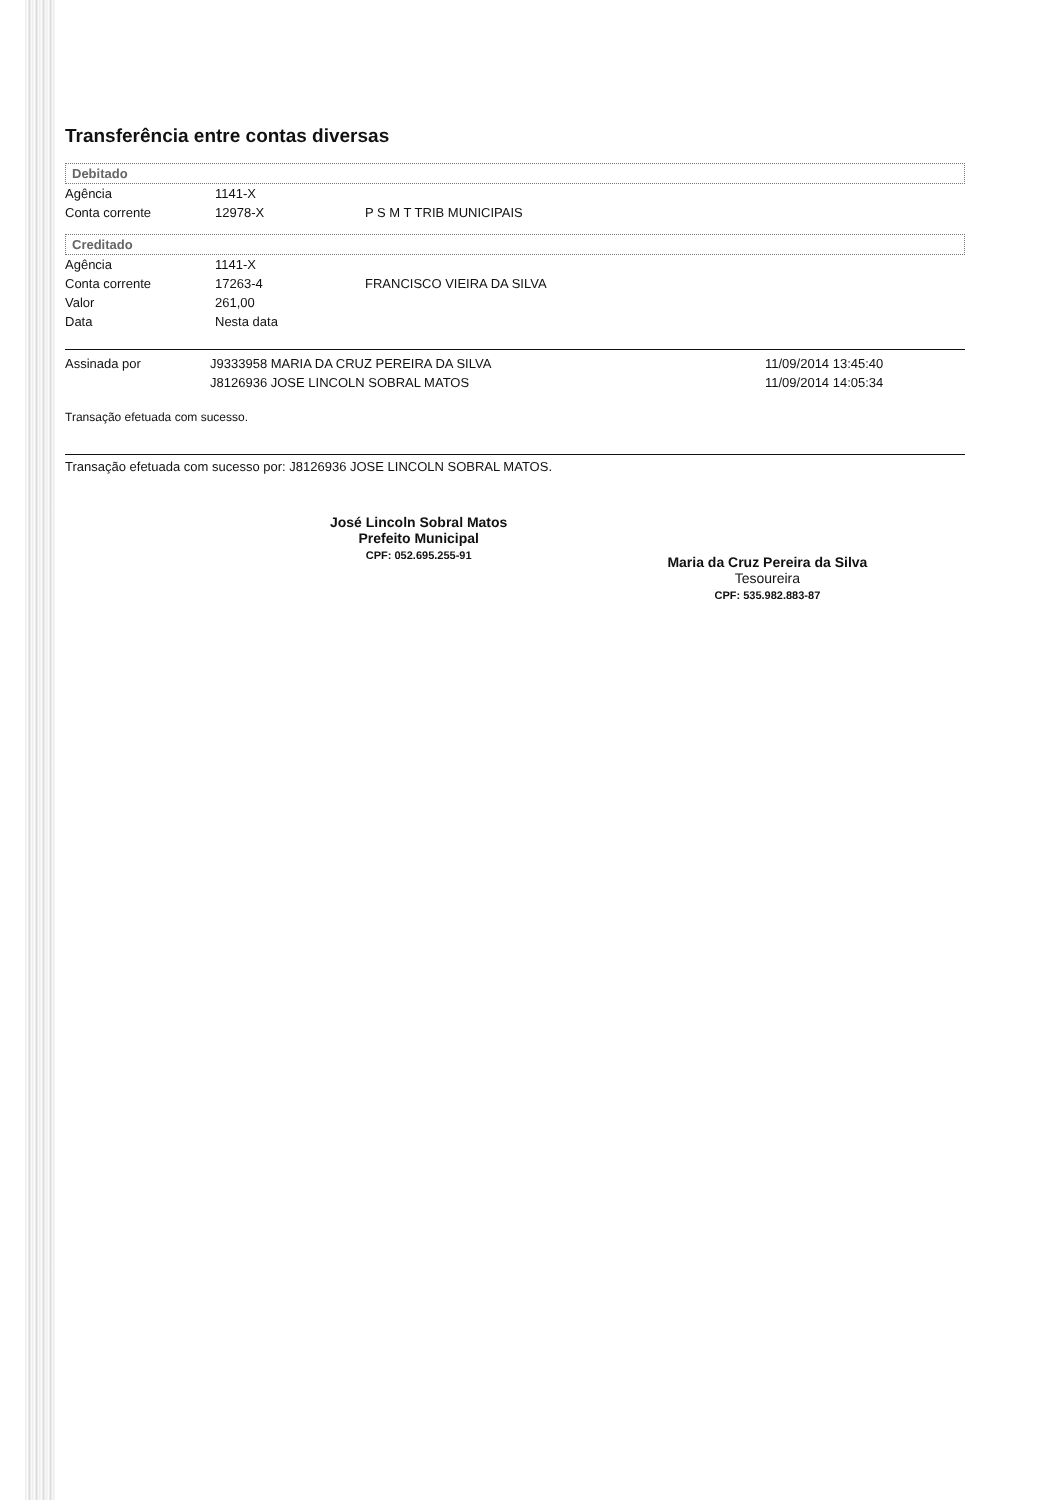Transferência entre contas diversas
Debitado
| Agência | 1141-X | |
| Conta corrente | 12978-X | P S M T TRIB MUNICIPAIS |
Creditado
| Agência | 1141-X | |
| Conta corrente | 17263-4 | FRANCISCO VIEIRA DA SILVA |
| Valor | 261,00 | |
| Data | Nesta data | |
| Assinada por | J9333958 MARIA DA CRUZ PEREIRA DA SILVA | 11/09/2014 13:45:40 |
| | J8126936 JOSE LINCOLN SOBRAL MATOS | 11/09/2014 14:05:34 |
Transação efetuada com sucesso.
Transação efetuada com sucesso por: J8126936 JOSE LINCOLN SOBRAL MATOS.
José Lincoln Sobral Matos
Prefeito Municipal
CPF: 052.695.255-91
Maria da Cruz Pereira da Silva
Tesoureira
CPF: 535.982.883-87